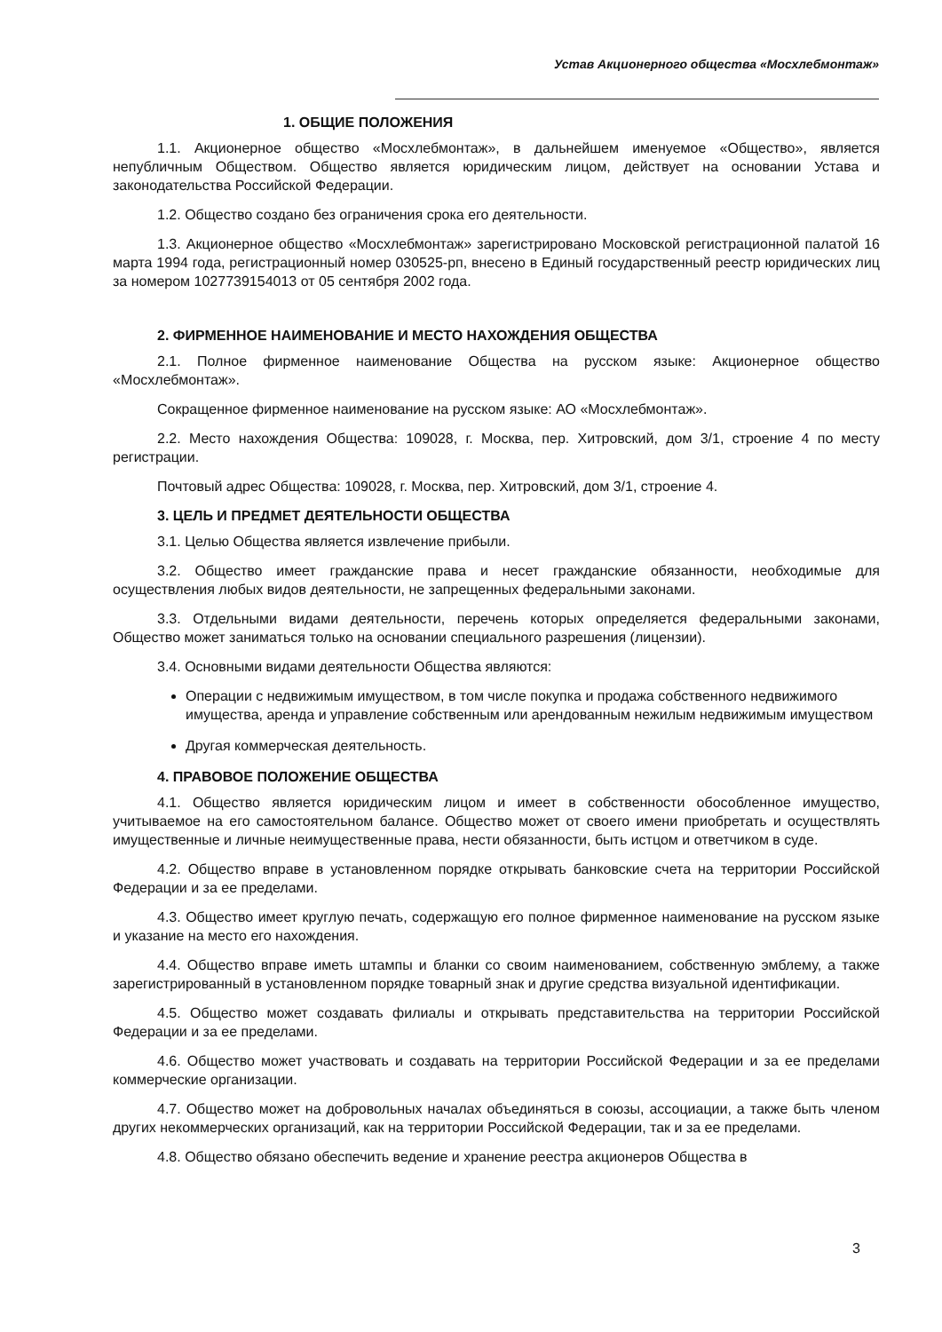Устав Акционерного общества «Мосхлебмонтаж»
1. ОБЩИЕ ПОЛОЖЕНИЯ
1.1. Акционерное общество «Мосхлебмонтаж», в дальнейшем именуемое «Общество», является непубличным Обществом. Общество является юридическим лицом, действует на основании Устава и законодательства Российской Федерации.
1.2. Общество создано без ограничения срока его деятельности.
1.3. Акционерное общество «Мосхлебмонтаж» зарегистрировано Московской регистрационной палатой 16 марта 1994 года, регистрационный номер 030525-рп, внесено в Единый государственный реестр юридических лиц за номером 1027739154013 от 05 сентября 2002 года.
2. ФИРМЕННОЕ НАИМЕНОВАНИЕ И МЕСТО НАХОЖДЕНИЯ ОБЩЕСТВА
2.1. Полное фирменное наименование Общества на русском языке: Акционерное общество «Мосхлебмонтаж».
Сокращенное фирменное наименование на русском языке: АО «Мосхлебмонтаж».
2.2. Место нахождения Общества: 109028, г. Москва, пер. Хитровский, дом 3/1, строение 4 по месту регистрации.
Почтовый адрес Общества: 109028, г. Москва, пер. Хитровский, дом 3/1, строение 4.
3. ЦЕЛЬ И ПРЕДМЕТ ДЕЯТЕЛЬНОСТИ ОБЩЕСТВА
3.1. Целью Общества является извлечение прибыли.
3.2. Общество имеет гражданские права и несет гражданские обязанности, необходимые для осуществления любых видов деятельности, не запрещенных федеральными законами.
3.3. Отдельными видами деятельности, перечень которых определяется федеральными законами, Общество может заниматься только на основании специального разрешения (лицензии).
3.4. Основными видами деятельности Общества являются:
Операции с недвижимым имуществом, в том числе покупка и продажа собственного недвижимого имущества, аренда и управление собственным или арендованным нежилым недвижимым имуществом
Другая коммерческая деятельность.
4. ПРАВОВОЕ ПОЛОЖЕНИЕ ОБЩЕСТВА
4.1. Общество является юридическим лицом и имеет в собственности обособленное имущество, учитываемое на его самостоятельном балансе. Общество может от своего имени приобретать и осуществлять имущественные и личные неимущественные права, нести обязанности, быть истцом и ответчиком в суде.
4.2. Общество вправе в установленном порядке открывать банковские счета на территории Российской Федерации и за ее пределами.
4.3. Общество имеет круглую печать, содержащую его полное фирменное наименование на русском языке и указание на место его нахождения.
4.4. Общество вправе иметь штампы и бланки со своим наименованием, собственную эмблему, а также зарегистрированный в установленном порядке товарный знак и другие средства визуальной идентификации.
4.5. Общество может создавать филиалы и открывать представительства на территории Российской Федерации и за ее пределами.
4.6. Общество может участвовать и создавать на территории Российской Федерации и за ее пределами коммерческие организации.
4.7. Общество может на добровольных началах объединяться в союзы, ассоциации, а также быть членом других некоммерческих организаций, как на территории Российской Федерации, так и за ее пределами.
4.8. Общество обязано обеспечить ведение и хранение реестра акционеров Общества в
3